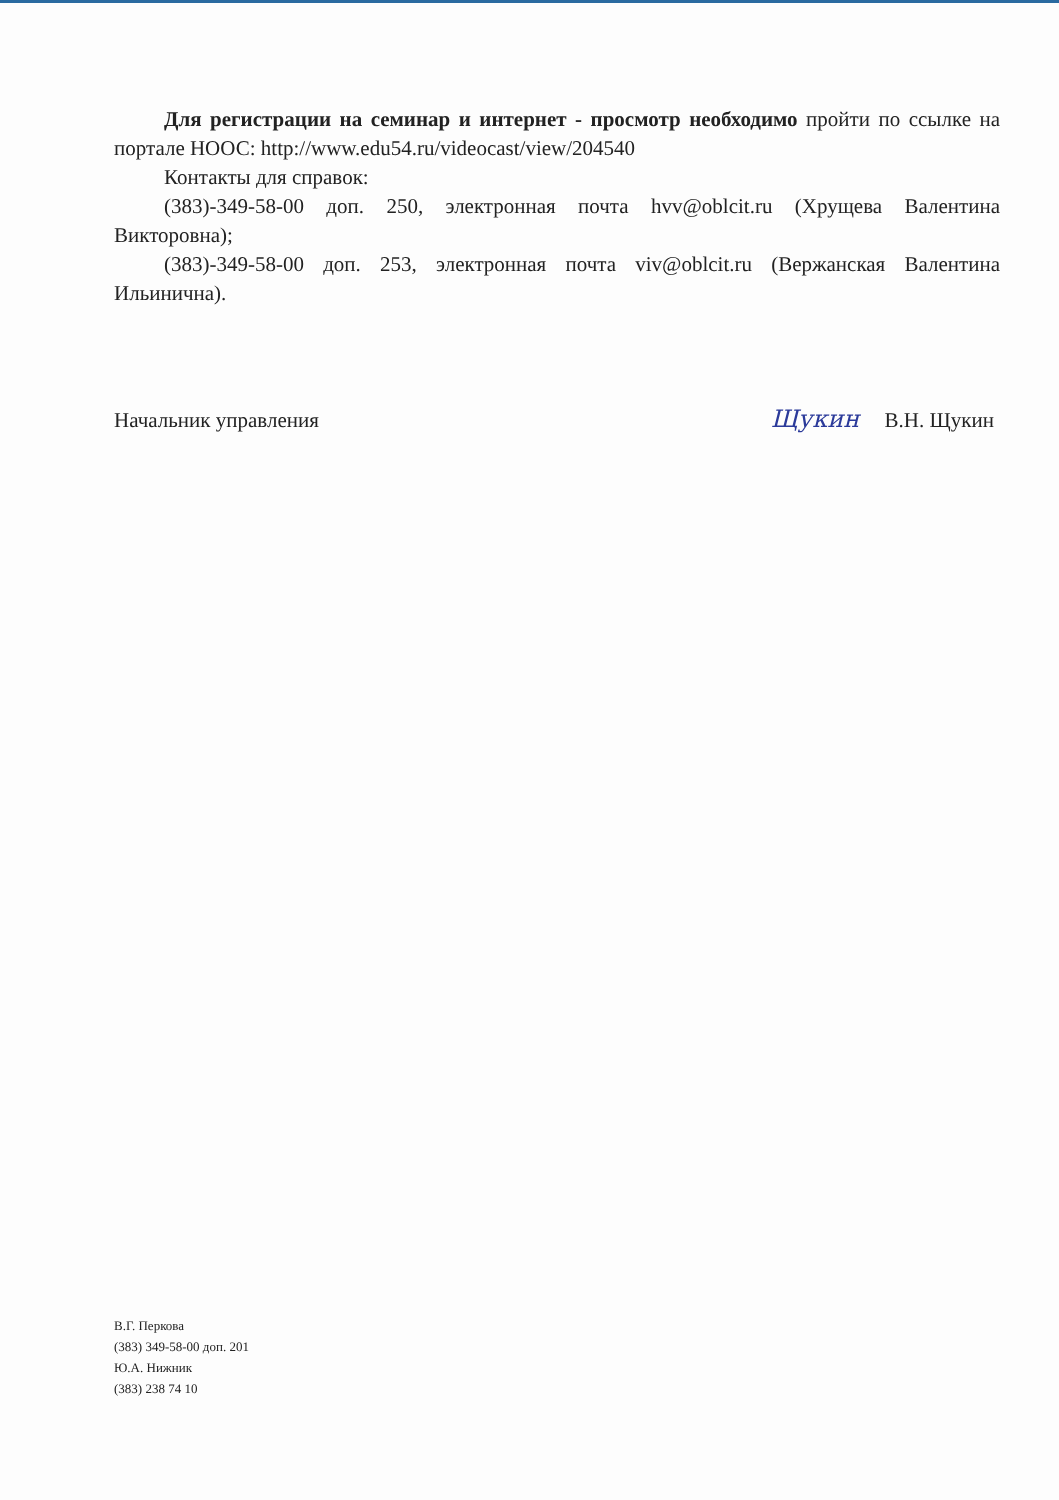Для регистрации на семинар и интернет - просмотр необходимо пройти по ссылке на портале НООС: http://www.edu54.ru/videocast/view/204540
Контакты для справок:
(383)-349-58-00 доп. 250, электронная почта hvv@oblcit.ru (Хрущева Валентина Викторовна);
(383)-349-58-00 доп. 253, электронная почта viv@oblcit.ru (Вержанская Валентина Ильинична).
Начальник управления Щукин В.Н. Щукин
В.Г. Перкова
(383) 349-58-00 доп. 201
Ю.А. Нижник
(383) 238 74 10